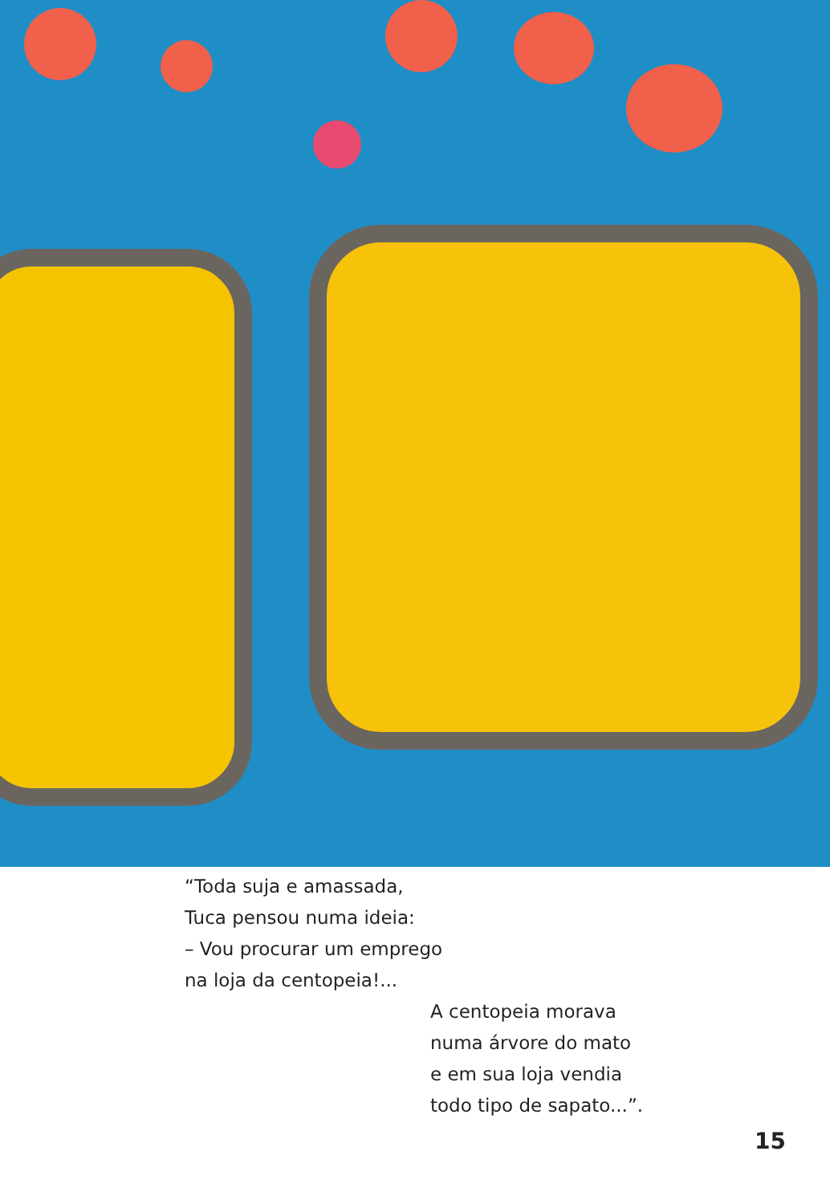“Toda suja e amassada,
Tuca pensou numa ideia:
– Vou procurar um emprego
na loja da centopeia!...
A centopeia morava
numa árvore do mato
e em sua loja vendia
todo tipo de sapato...”.
15